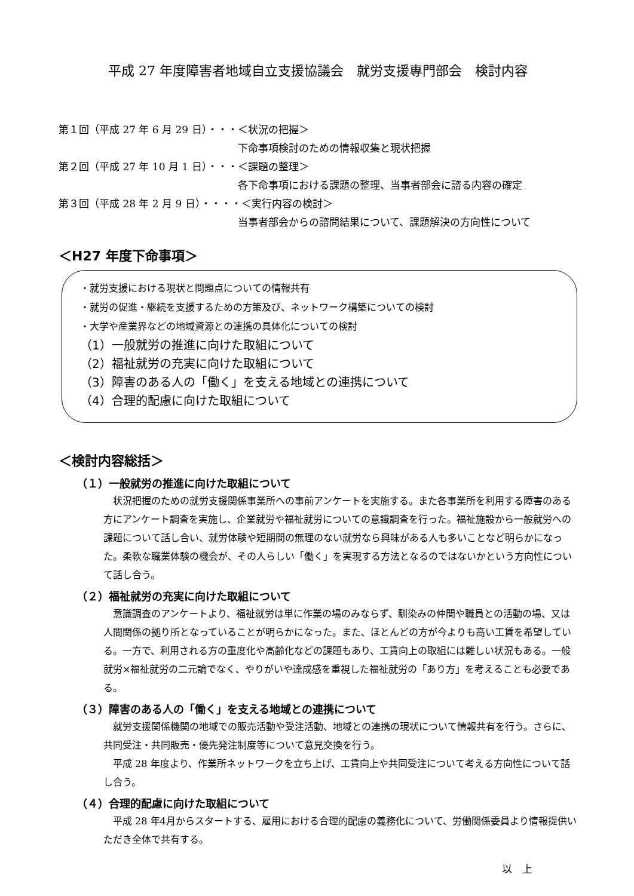平成 27 年度障害者地域自立支援協議会　就労支援専門部会　検討内容
第１回（平成 27 年 6 月 29 日）・・・＜状況の把握＞
下命事項検討のための情報収集と現状把握
第２回（平成 27 年 10 月 1 日）・・・＜課題の整理＞
各下命事項における課題の整理、当事者部会に諮る内容の確定
第３回（平成 28 年 2 月 9 日）・・・・＜実行内容の検討＞
当事者部会からの諮問結果について、課題解決の方向性について
＜H27 年度下命事項＞
・就労支援における現状と問題点についての情報共有
・就労の促進・継続を支援するための方策及び、ネットワーク構築についての検討
・大学や産業界などの地域資源との連携の具体化についての検討
（1）一般就労の推進に向けた取組について
（2）福祉就労の充実に向けた取組について
（3）障害のある人の「働く」を支える地域との連携について
（4）合理的配慮に向けた取組について
＜検討内容総括＞
（１）一般就労の推進に向けた取組について
状況把握のための就労支援関係事業所への事前アンケートを実施する。また各事業所を利用する障害のある方にアンケート調査を実施し、企業就労や福祉就労についての意識調査を行った。福祉施設から一般就労への課題について話し合い、就労体験や短期間の無理のない就労なら興味がある人も多いことなど明らかになった。柔軟な職業体験の機会が、その人らしい「働く」を実現する方法となるのではないかという方向性について話し合う。
（２）福祉就労の充実に向けた取組について
意識調査のアンケートより、福祉就労は単に作業の場のみならず、馴染みの仲間や職員との活動の場、又は人間関係の拠り所となっていることが明らかになった。また、ほとんどの方が今よりも高い工賃を希望している。一方で、利用される方の重度化や高齢化などの課題もあり、工賃向上の取組には難しい状況もある。一般就労×福祉就労の二元論でなく、やりがいや達成感を重視した福祉就労の「あり方」を考えることも必要である。
（３）障害のある人の「働く」を支える地域との連携について
就労支援関係機関の地域での販売活動や受注活動、地域との連携の現状について情報共有を行う。さらに、共同受注・共同販売・優先発注制度等について意見交換を行う。
平成 28 年度より、作業所ネットワークを立ち上げ、工賃向上や共同受注について考える方向性について話し合う。
（４）合理的配慮に向けた取組について
平成 28 年4月からスタートする、雇用における合理的配慮の義務化について、労働関係委員より情報提供いただき全体で共有する。
以　上